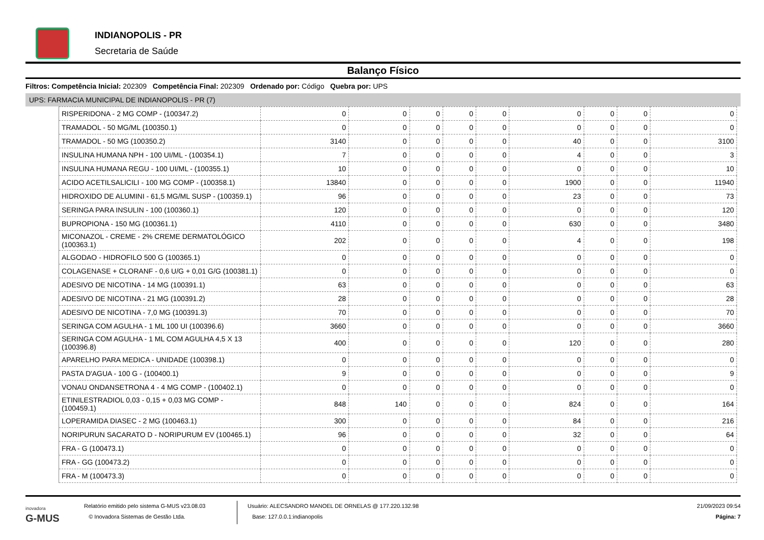INDIANOPOLIS - PR
Secretaria de Saúde
Balanço Físico
Filtros: Competência Inicial: 202309 Competência Final: 202309 Ordenado por: Código Quebra por: UPS
UPS: FARMACIA MUNICIPAL DE INDIANOPOLIS - PR (7)
| RISPERIDONA - 2 MG COMP - (100347.2) | 0 | 0 | 0 | 0 | 0 | 0 | 0 | 0 | 0 |
| TRAMADOL - 50 MG/ML (100350.1) | 0 | 0 | 0 | 0 | 0 | 0 | 0 | 0 | 0 |
| TRAMADOL - 50 MG (100350.2) | 3140 | 0 | 0 | 0 | 0 | 40 | 0 | 0 | 3100 |
| INSULINA HUMANA NPH - 100 UI/ML - (100354.1) | 7 | 0 | 0 | 0 | 0 | 4 | 0 | 0 | 3 |
| INSULINA HUMANA REGU - 100 UI/ML - (100355.1) | 10 | 0 | 0 | 0 | 0 | 0 | 0 | 0 | 10 |
| ACIDO ACETILSALICILI - 100 MG COMP - (100358.1) | 13840 | 0 | 0 | 0 | 0 | 1900 | 0 | 0 | 11940 |
| HIDROXIDO DE ALUMINI - 61,5 MG/ML SUSP - (100359.1) | 96 | 0 | 0 | 0 | 0 | 23 | 0 | 0 | 73 |
| SERINGA PARA INSULIN - 100 (100360.1) | 120 | 0 | 0 | 0 | 0 | 0 | 0 | 0 | 120 |
| BUPROPIONA - 150 MG (100361.1) | 4110 | 0 | 0 | 0 | 0 | 630 | 0 | 0 | 3480 |
| MICONAZOL - CREME - 2% CREME DERMATOLÓGICO (100363.1) | 202 | 0 | 0 | 0 | 0 | 4 | 0 | 0 | 198 |
| ALGODAO - HIDROFILO 500 G (100365.1) | 0 | 0 | 0 | 0 | 0 | 0 | 0 | 0 | 0 |
| COLAGENASE + CLORANF - 0,6 U/G + 0,01 G/G (100381.1) | 0 | 0 | 0 | 0 | 0 | 0 | 0 | 0 | 0 |
| ADESIVO DE NICOTINA - 14 MG (100391.1) | 63 | 0 | 0 | 0 | 0 | 0 | 0 | 0 | 63 |
| ADESIVO DE NICOTINA - 21 MG (100391.2) | 28 | 0 | 0 | 0 | 0 | 0 | 0 | 0 | 28 |
| ADESIVO DE NICOTINA - 7,0 MG (100391.3) | 70 | 0 | 0 | 0 | 0 | 0 | 0 | 0 | 70 |
| SERINGA COM AGULHA - 1 ML 100 UI (100396.6) | 3660 | 0 | 0 | 0 | 0 | 0 | 0 | 0 | 3660 |
| SERINGA COM AGULHA - 1 ML COM AGULHA 4,5 X 13 (100396.8) | 400 | 0 | 0 | 0 | 0 | 120 | 0 | 0 | 280 |
| APARELHO PARA MEDICA - UNIDADE (100398.1) | 0 | 0 | 0 | 0 | 0 | 0 | 0 | 0 | 0 |
| PASTA D'AGUA - 100 G - (100400.1) | 9 | 0 | 0 | 0 | 0 | 0 | 0 | 0 | 9 |
| VONAU ONDANSETRONA 4 - 4 MG COMP - (100402.1) | 0 | 0 | 0 | 0 | 0 | 0 | 0 | 0 | 0 |
| ETINILESTRADIOL 0,03 - 0,15 + 0,03 MG COMP - (100459.1) | 848 | 140 | 0 | 0 | 0 | 824 | 0 | 0 | 164 |
| LOPERAMIDA DIASEC - 2 MG (100463.1) | 300 | 0 | 0 | 0 | 0 | 84 | 0 | 0 | 216 |
| NORIPURUN SACARATO D - NORIPURUM EV (100465.1) | 96 | 0 | 0 | 0 | 0 | 32 | 0 | 0 | 64 |
| FRA - G (100473.1) | 0 | 0 | 0 | 0 | 0 | 0 | 0 | 0 | 0 |
| FRA - GG (100473.2) | 0 | 0 | 0 | 0 | 0 | 0 | 0 | 0 | 0 |
| FRA - M (100473.3) | 0 | 0 | 0 | 0 | 0 | 0 | 0 | 0 | 0 |
inovadora
G-MUS
Relatório emitido pelo sistema G-MUS v23.08.03
© Inovadora Sistemas de Gestão Ltda.
Usuário: ALECSANDRO MANOEL DE ORNELAS @ 177.220.132.98
Base: 127.0.0.1:indianopolis
21/09/2023 09:54
Página: 7